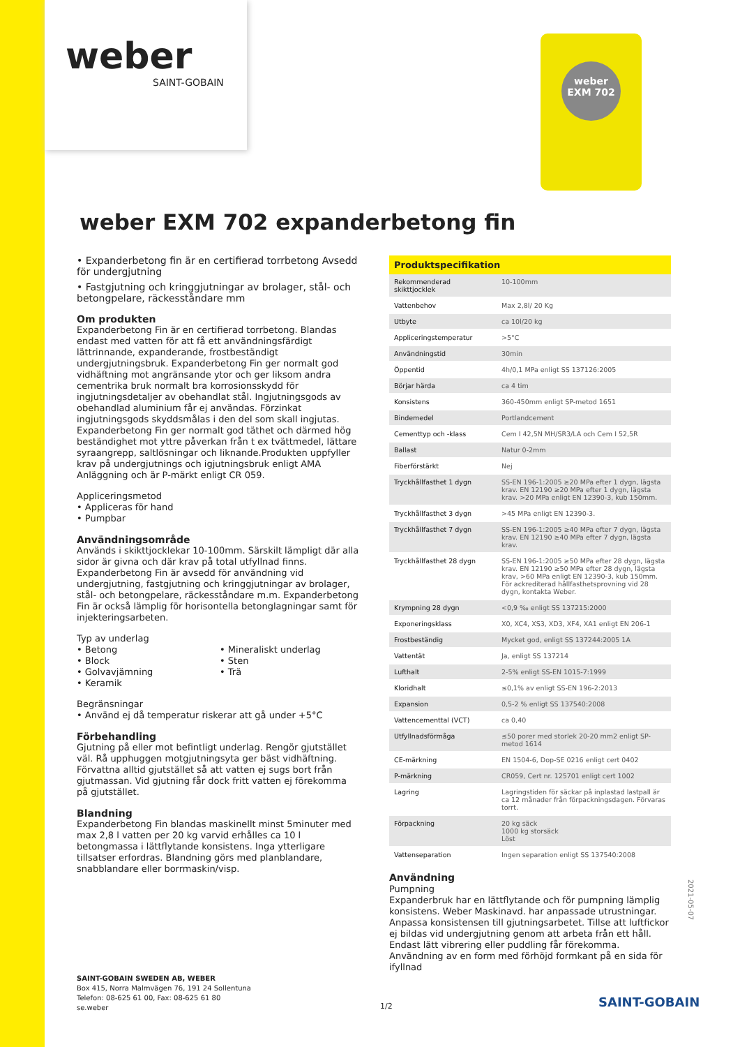weber
SAINT-GOBAIN
weber
EXM 702
weber EXM 702 expanderbetong fin
• Expanderbetong fin är en certifierad torrbetong Avsedd för undergjutning
• Fastgjutning och kringgjutningar av brolager, stål- och betongpelare, räckesståndare mm
Om produkten
Expanderbetong Fin är en certifierad torrbetong. Blandas endast med vatten för att få ett användningsfärdigt lättrinnande, expanderande, frostbeständigt undergjutningsbruk. Expanderbetong Fin ger normalt god vidhäftning mot angränsande ytor och ger liksom andra cementrika bruk normalt bra korrosionsskydd för ingjutningsdetaljer av obehandlat stål. Ingjutningsgods av obehandlad aluminium får ej användas. Förzinkat ingjutningsgods skyddsmålas i den del som skall ingjutas. Expanderbetong Fin ger normalt god täthet och därmed hög beständighet mot yttre påverkan från t ex tvättmedel, lättare syraangrepp, saltlösningar och liknande.Produkten uppfyller krav på undergjutnings och igjutningsbruk enligt AMA Anläggning och är P-märkt enligt CR 059.
Appliceringsmetod
• Appliceras för hand
• Pumpbar
Användningsområde
Används i skikttjocklekar 10-100mm. Särskilt lämpligt där alla sidor är givna och där krav på total utfyllnad finns. Expanderbetong Fin är avsedd för användning vid undergjutning, fastgjutning och kringgjutningar av brolager, stål- och betongpelare, räckesståndare m.m. Expanderbetong Fin är också lämplig för horisontella betonglagningar samt för injekteringsarbeten.
Typ av underlag
• Betong
• Block
• Golvavjämning
• Keramik
• Mineraliskt underlag
• Sten
• Trä
Begränsningar
• Använd ej då temperatur riskerar att gå under +5°C
Förbehandling
Gjutning på eller mot befintligt underlag. Rengör gjutstället väl. Rå upphuggen motgjutningsyta ger bäst vidhäftning. Förvattna alltid gjutstället så att vatten ej sugs bort från gjutmassan. Vid gjutning får dock fritt vatten ej förekomma på gjutstället.
Blandning
Expanderbetong Fin blandas maskinellt minst 5minuter med max 2,8 l vatten per 20 kg varvid erhålles ca 10 l betongmassa i lättflytande konsistens. Inga ytterligare tillsatser erfordras. Blandning görs med planblandare, snabblandare eller borrmaskin/visp.
| Produktspecifikation | |
| --- | --- |
| Rekommenderad skikttjocklek | 10-100mm |
| Vattenbehov | Max 2,8l/ 20 Kg |
| Utbyte | ca 10l/20 kg |
| Appliceringstemperatur | >5°C |
| Användningstid | 30min |
| Öppentid | 4h/0,1 MPa enligt SS 137126:2005 |
| Börjar härda | ca 4 tim |
| Konsistens | 360-450mm enligt SP-metod 1651 |
| Bindemedel | Portlandcement |
| Cementtyp och -klass | Cem I 42,5N MH/SR3/LA och Cem I 52,5R |
| Ballast | Natur 0-2mm |
| Fiberförstärkt | Nej |
| Tryckhållfasthet 1 dygn | SS-EN 196-1:2005 ≥20 MPa efter 1 dygn, lägsta krav. EN 12190 ≥20 MPa efter 1 dygn, lägsta krav. >20 MPa enligt EN 12390-3, kub 150mm. |
| Tryckhållfasthet 3 dygn | >45 MPa enligt EN 12390-3. |
| Tryckhållfasthet 7 dygn | SS-EN 196-1:2005 ≥40 MPa efter 7 dygn, lägsta krav. EN 12190 ≥40 MPa efter 7 dygn, lägsta krav. |
| Tryckhållfasthet 28 dygn | SS-EN 196-1:2005 ≥50 MPa efter 28 dygn, lägsta krav. EN 12190 ≥50 MPa efter 28 dygn, lägsta krav, >60 MPa enligt EN 12390-3, kub 150mm. För ackrediterad hållfasthetsprovning vid 28 dygn, kontakta Weber. |
| Krympning 28 dygn | <0,9 ‰ enligt SS 137215:2000 |
| Exponeringsklass | X0, XC4, XS3, XD3, XF4, XA1 enligt EN 206-1 |
| Frostbeständig | Mycket god, enligt SS 137244:2005 1A |
| Vattentät | Ja, enligt SS 137214 |
| Lufthalt | 2-5% enligt SS-EN 1015-7:1999 |
| Kloridhalt | ≤0,1% av enligt SS-EN 196-2:2013 |
| Expansion | 0,5-2 % enligt SS 137540:2008 |
| Vattencementtal (VCT) | ca 0,40 |
| Utfyllnadsförmåga | ≤50 porer med storlek 20-20 mm2 enligt SP-metod 1614 |
| CE-märkning | EN 1504-6, Dop-SE 0216 enligt cert 0402 |
| P-märkning | CR059, Cert nr. 125701 enligt cert 1002 |
| Lagring | Lagringstiden för säckar på inplastad lastpall är ca 12 månader från förpackningsdagen. Förvaras torrt. |
| Förpackning | 20 kg säck 1000 kg storsäck Löst |
| Vattenseparation | Ingen separation enligt SS 137540:2008 |
Användning
Pumpning
Expanderbruk har en lättflytande och för pumpning lämplig konsistens. Weber Maskinavd. har anpassade utrustningar. Anpassa konsistensen till gjutningsarbetet. Tillse att luftfickor ej bildas vid undergjutning genom att arbeta från ett håll. Endast lätt vibrering eller puddling får förekomma. Användning av en form med förhöjd formkant på en sida för ifyllnad
2021-05-07
SAINT-GOBAIN SWEDEN AB, WEBER
Box 415, Norra Malmvägen 76, 191 24 Sollentuna
Telefon: 08-625 61 00, Fax: 08-625 61 80
se.weber
1/2 SAINT-GOBAIN